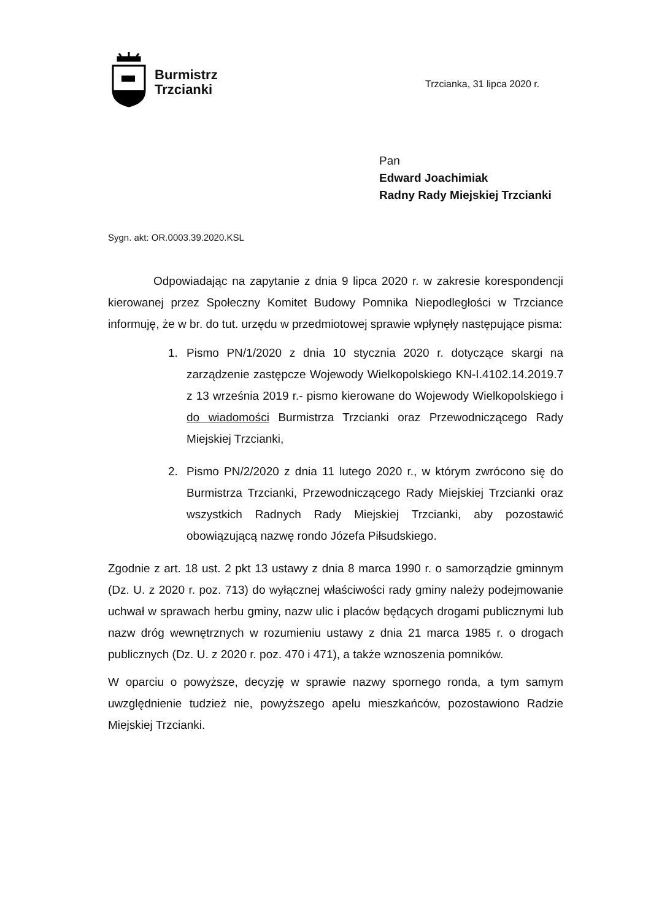Burmistrz
Trzcianki
Trzcianka, 31 lipca 2020 r.
Pan
Edward Joachimiak
Radny Rady Miejskiej Trzcianki
Sygn. akt: OR.0003.39.2020.KSL
Odpowiadając na zapytanie z dnia 9 lipca 2020 r. w zakresie korespondencji kierowanej przez Społeczny Komitet Budowy Pomnika Niepodległości w Trzciance informuję, że w br. do tut. urzędu w przedmiotowej sprawie wpłynęły następujące pisma:
1. Pismo PN/1/2020 z dnia 10 stycznia 2020 r. dotyczące skargi na zarządzenie zastępcze Wojewody Wielkopolskiego KN-I.4102.14.2019.7 z 13 września 2019 r.- pismo kierowane do Wojewody Wielkopolskiego i do wiadomości Burmistrza Trzcianki oraz Przewodniczącego Rady Miejskiej Trzcianki,
2. Pismo PN/2/2020 z dnia 11 lutego 2020 r., w którym zwrócono się do Burmistrza Trzcianki, Przewodniczącego Rady Miejskiej Trzcianki oraz wszystkich Radnych Rady Miejskiej Trzcianki, aby pozostawić obowiązującą nazwę rondo Józefa Piłsudskiego.
Zgodnie z art. 18 ust. 2 pkt 13 ustawy z dnia 8 marca 1990 r. o samorządzie gminnym (Dz. U. z 2020 r. poz. 713) do wyłącznej właściwości rady gminy należy podejmowanie uchwał w sprawach herbu gminy, nazw ulic i placów będących drogami publicznymi lub nazw dróg wewnętrznych w rozumieniu ustawy z dnia 21 marca 1985 r. o drogach publicznych (Dz. U. z 2020 r. poz. 470 i 471), a także wznoszenia pomników.
W oparciu o powyższe, decyzję w sprawie nazwy spornego ronda, a tym samym uwzględnienie tudzież nie, powyższego apelu mieszkańców, pozostawiono Radzie Miejskiej Trzcianki.